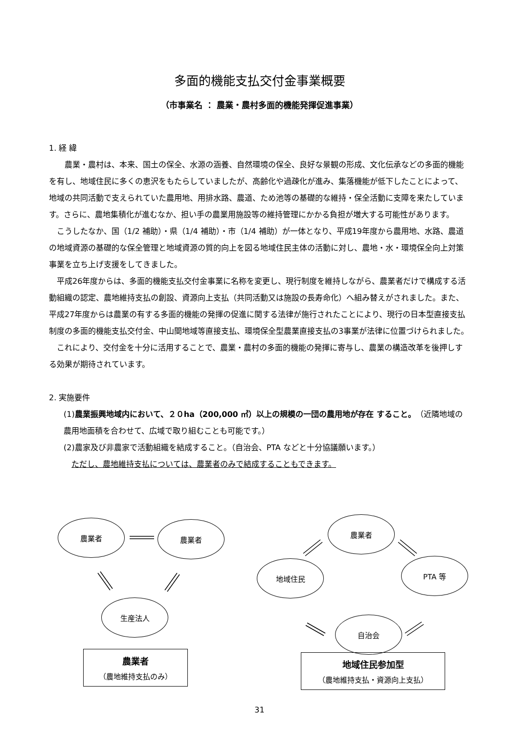多面的機能支払交付金事業概要
（市事業名 ： 農業・農村多面的機能発揮促進事業）
1. 経 緯
　　農業・農村は、本来、国土の保全、水源の涵養、自然環境の保全、良好な景観の形成、文化伝承などの多面的機能を有し、地域住民に多くの恵沢をもたらしていましたが、高齢化や過疎化が進み、集落機能が低下したことによって、地域の共同活動で支えられていた農用地、用排水路、農道、ため池等の基礎的な維持・保全活動に支障を来たしています。さらに、農地集積化が進むなか、担い手の農業用施設等の維持管理にかかる負担が増大する可能性があります。
　こうしたなか、国（1/2 補助）・県（1/4 補助）・市（1/4 補助）が一体となり、平成19年度から農用地、水路、農道の地域資源の基礎的な保全管理と地域資源の質的向上を図る地域住民主体の活動に対し、農地・水・環境保全向上対策事業を立ち上げ支援をしてきました。
　平成26年度からは、多面的機能支払交付金事業に名称を変更し、現行制度を維持しながら、農業者だけで構成する活動組織の認定、農地維持支払の創設、資源向上支払（共同活動又は施設の長寿命化）へ組み替えがされました。また、平成27年度からは農業の有する多面的機能の発揮の促進に関する法律が施行されたことにより、現行の日本型直接支払制度の多面的機能支払交付金、中山間地域等直接支払、環境保全型農業直接支払の3事業が法律に位置づけられました。
　これにより、交付金を十分に活用することで、農業・農村の多面的機能の発揮に寄与し、農業の構造改革を後押しする効果が期待されています。
2. 実施要件
(1)農業振興地域内において、２０ha（200,000 ㎡）以上の規模の一団の農用地が存在 すること。（近隣地域の農用地面積を合わせて、広域で取り組むことも可能です。）
(2)農家及び非農家で活動組織を結成すること。（自治会、PTA などと十分協議願います。）
　ただし、農地維持支払については、農業者のみで結成することもできます。
農業者 農業者
生産法人
農業者
地域住民 PTA 等
自治会
農業者
（農地維持支払のみ）
地域住民参加型
（農地維持支払・資源向上支払）
31